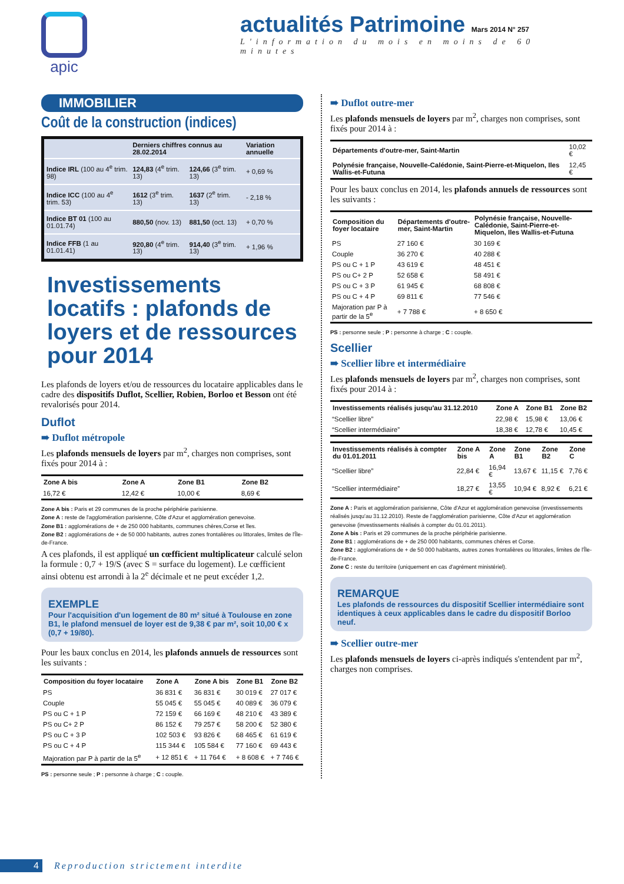apic
actualités Patrimoine Mars 2014 N° 257
L'information du mois en moins de 60 minutes
IMMOBILIER
Coût de la construction (indices)
| | Derniers chiffres connus au 28.02.2014 | | Variation annuelle |
| --- | --- | --- | --- |
| Indice IRL (100 au 4<sup>e</sup> trim. 98) | 124,83 (4<sup>e</sup> trim. 13) | 124,66 (3<sup>e</sup> trim. 13) | + 0,69 % |
| Indice ICC (100 au 4<sup>e</sup> trim. 53) | 1612 (3<sup>e</sup> trim. 13) | 1637 (2<sup>e</sup> trim. 13) | - 2,18 % |
| Indice BT 01 (100 au 01.01.74) | 880,50 (nov. 13) | 881,50 (oct. 13) | + 0,70 % |
| Indice FFB (1 au 01.01.41) | 920,80 (4<sup>e</sup> trim. 13) | 914,40 (3<sup>e</sup> trim. 13) | + 1,96 % |
Investissements locatifs : plafonds de loyers et de ressources pour 2014
Les plafonds de loyers et/ou de ressources du locataire applicables dans le cadre des dispositifs Duflot, Scellier, Robien, Borloo et Besson ont été revalorisés pour 2014.
Duflot
➠ Duflot métropole
Les plafonds mensuels de loyers par m<sup>2</sup>, charges non comprises, sont fixés pour 2014 à :
| Zone A bis | Zone A | Zone B1 | Zone B2 |
| --- | --- | --- | --- |
| 16,72 € | 12,42 € | 10,00 € | 8,69 € |
Zone A bis : Paris et 29 communes de la proche périphérie parisienne.
Zone A : reste de l'agglomération parisienne, Côte d'Azur et agglomération genevoise.
Zone B1 : agglomérations de + de 250 000 habitants, communes chères,Corse et îles.
Zone B2 : agglomérations de + de 50 000 habitants, autres zones frontalières ou littorales, limites de l'Île-de-France.
A ces plafonds, il est appliqué un cœfficient multiplicateur calculé selon la formule : 0,7 + 19/S (avec S = surface du logement). Le cœfficient ainsi obtenu est arrondi à la 2<sup>e</sup> décimale et ne peut excéder 1,2.
EXEMPLE
Pour l'acquisition d'un logement de 80 m² situé à Toulouse en zone B1, le plafond mensuel de loyer est de 9,38 € par m², soit 10,00 € x (0,7 + 19/80).
Pour les baux conclus en 2014, les plafonds annuels de ressources sont les suivants :
| Composition du foyer locataire | Zone A | Zone A bis | Zone B1 | Zone B2 |
| --- | --- | --- | --- | --- |
| PS | 36 831 € | 36 831 € | 30 019 € | 27 017 € |
| Couple | 55 045 € | 55 045 € | 40 089 € | 36 079 € |
| PS ou C + 1 P | 72 159 € | 66 169 € | 48 210 € | 43 389 € |
| PS ou C+ 2 P | 86 152 € | 79 257 € | 58 200 € | 52 380 € |
| PS ou C + 3 P | 102 503 € | 93 826 € | 68 465 € | 61 619 € |
| PS ou C + 4 P | 115 344 € | 105 584 € | 77 160 € | 69 443 € |
| Majoration par P à partir de la 5<sup>e</sup> | + 12 851 € | + 11 764 € | + 8 608 € | + 7 746 € |
PS : personne seule ; P : personne à charge ; C : couple.
➠ Duflot outre-mer
Les plafonds mensuels de loyers par m<sup>2</sup>, charges non comprises, sont fixés pour 2014 à :
| Départements d'outre-mer, Saint-Martin | 10,02 € |
| Polynésie française, Nouvelle-Calédonie, Saint-Pierre-et-Miquelon, Iles Wallis-et-Futuna | 12,45 € |
Pour les baux conclus en 2014, les plafonds annuels de ressources sont les suivants :
| Composition du foyer locataire | Départements d'outre-mer, Saint-Martin | Polynésie française, Nouvelle-Calédonie, Saint-Pierre-et-Miquelon, Iles Wallis-et-Futuna |
| --- | --- | --- |
| PS | 27 160 € | 30 169 € |
| Couple | 36 270 € | 40 288 € |
| PS ou C + 1 P | 43 619 € | 48 451 € |
| PS ou C+ 2 P | 52 658 € | 58 491 € |
| PS ou C + 3 P | 61 945 € | 68 808 € |
| PS ou C + 4 P | 69 811 € | 77 546 € |
| Majoration par P à partir de la 5<sup>e</sup> | + 7 788 € | + 8 650 € |
PS : personne seule ; P : personne à charge ; C : couple.
Scellier
➠ Scellier libre et intermédiaire
Les plafonds mensuels de loyers par m<sup>2</sup>, charges non comprises, sont fixés pour 2014 à :
| Investissements réalisés jusqu'au 31.12.2010 | Zone A | Zone B1 | Zone B2 |
| --- | --- | --- | --- |
| “Scellier libre” | 22,98 € | 15,98 € | 13,06 € |
| “Scellier intermédiaire” | 18,38 € | 12,78 € | 10,45 € |
| Investissements réalisés à compter du 01.01.2011 | Zone A bis | Zone A | Zone B1 | Zone B2 | Zone C |
| --- | --- | --- | --- | --- | --- |
| “Scellier libre” | 22,84 € | 16,94 € | 13,67 € | 11,15 € | 7,76 € |
| “Scellier intermédiaire” | 18,27 € | 13,55 € | 10,94 € | 8,92 € | 6,21 € |
Zone A : Paris et agglomération parisienne, Côte d'Azur et agglomération genevoise (investissements réalisés jusqu'au 31.12.2010). Reste de l'agglomération parisienne, Côte d'Azur et agglomération genevoise (investissements réalisés à compter du 01.01.2011).
Zone A bis : Paris et 29 communes de la proche périphérie parisienne.
Zone B1 : agglomérations de + de 250 000 habitants, communes chères et Corse.
Zone B2 : agglomérations de + de 50 000 habitants, autres zones frontalières ou littorales, limites de l'Île-de-France.
Zone C : reste du territoire (uniquement en cas d'agrément ministériel).
REMARQUE
Les plafonds de ressources du dispositif Scellier intermédiaire sont identiques à ceux applicables dans le cadre du dispositif Borloo neuf.
➠ Scellier outre-mer
Les plafonds mensuels de loyers ci-après indiqués s'entendent par m<sup>2</sup>, charges non comprises.
4 Reproduction strictement interdite